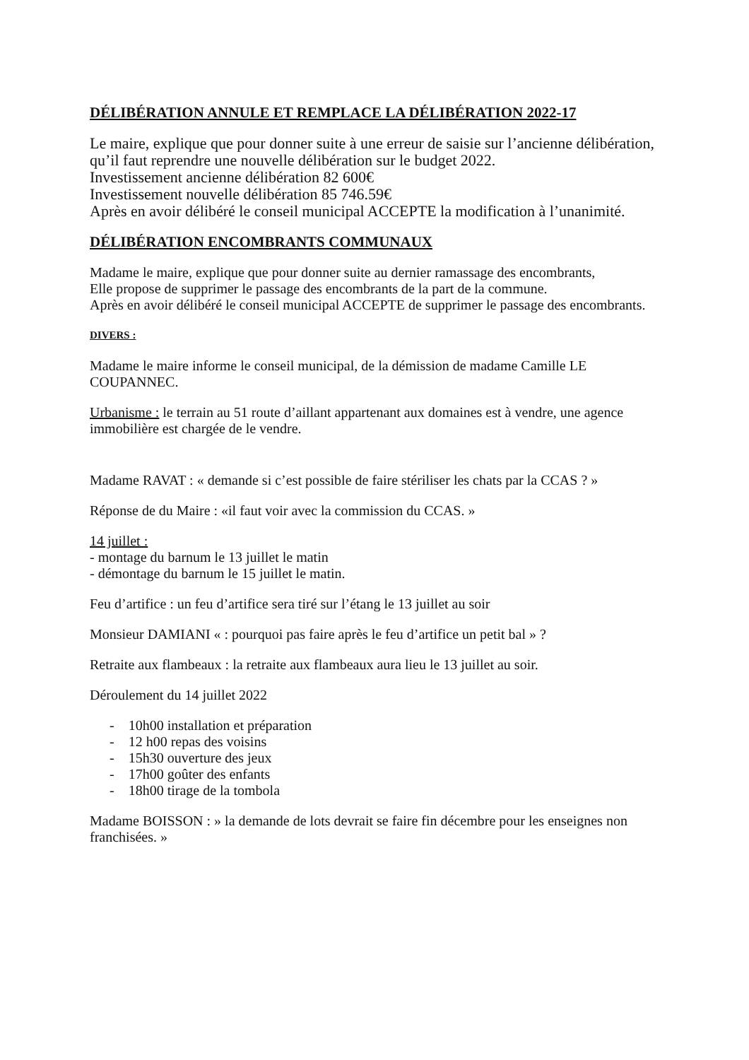DÉLIBÉRATION ANNULE ET REMPLACE LA DÉLIBÉRATION 2022-17
Le maire, explique que pour donner suite à une erreur de saisie sur l’ancienne délibération, qu’il faut reprendre une nouvelle délibération sur le budget 2022.
Investissement ancienne délibération 82 600€
Investissement nouvelle délibération 85 746.59€
Après en avoir délibéré le conseil municipal ACCEPTE la modification à l’unanimité.
DÉLIBÉRATION ENCOMBRANTS COMMUNAUX
Madame le maire, explique que pour donner suite au dernier ramassage des encombrants,
Elle propose de supprimer le passage des encombrants de la part de la commune.
Après en avoir délibéré le conseil municipal ACCEPTE de supprimer le passage des encombrants.
DIVERS :
Madame le maire informe le conseil municipal, de la démission de madame Camille LE COUPANNEC.
Urbanisme : le terrain au 51 route d’aillant appartenant aux domaines est à vendre, une agence immobilière est chargée de le vendre.
Madame RAVAT : « demande si c’est possible de faire stériliser les chats par la CCAS ? »
Réponse de du Maire : «il faut voir avec la commission du CCAS. »
14 juillet :
- montage du barnum le 13 juillet le matin
- démontage du barnum le 15 juillet le matin.
Feu d’artifice : un feu d’artifice sera tiré sur l’étang le 13 juillet au soir
Monsieur DAMIANI « : pourquoi pas faire après le feu d’artifice un petit bal » ?
Retraite aux flambeaux : la retraite aux flambeaux aura lieu le 13 juillet au soir.
Déroulement du 14 juillet 2022
- 10h00 installation et préparation
- 12 h00 repas des voisins
- 15h30 ouverture des jeux
- 17h00 goûter des enfants
- 18h00 tirage de la tombola
Madame BOISSON : » la demande de lots devrait se faire fin décembre pour les enseignes non franchisées. »